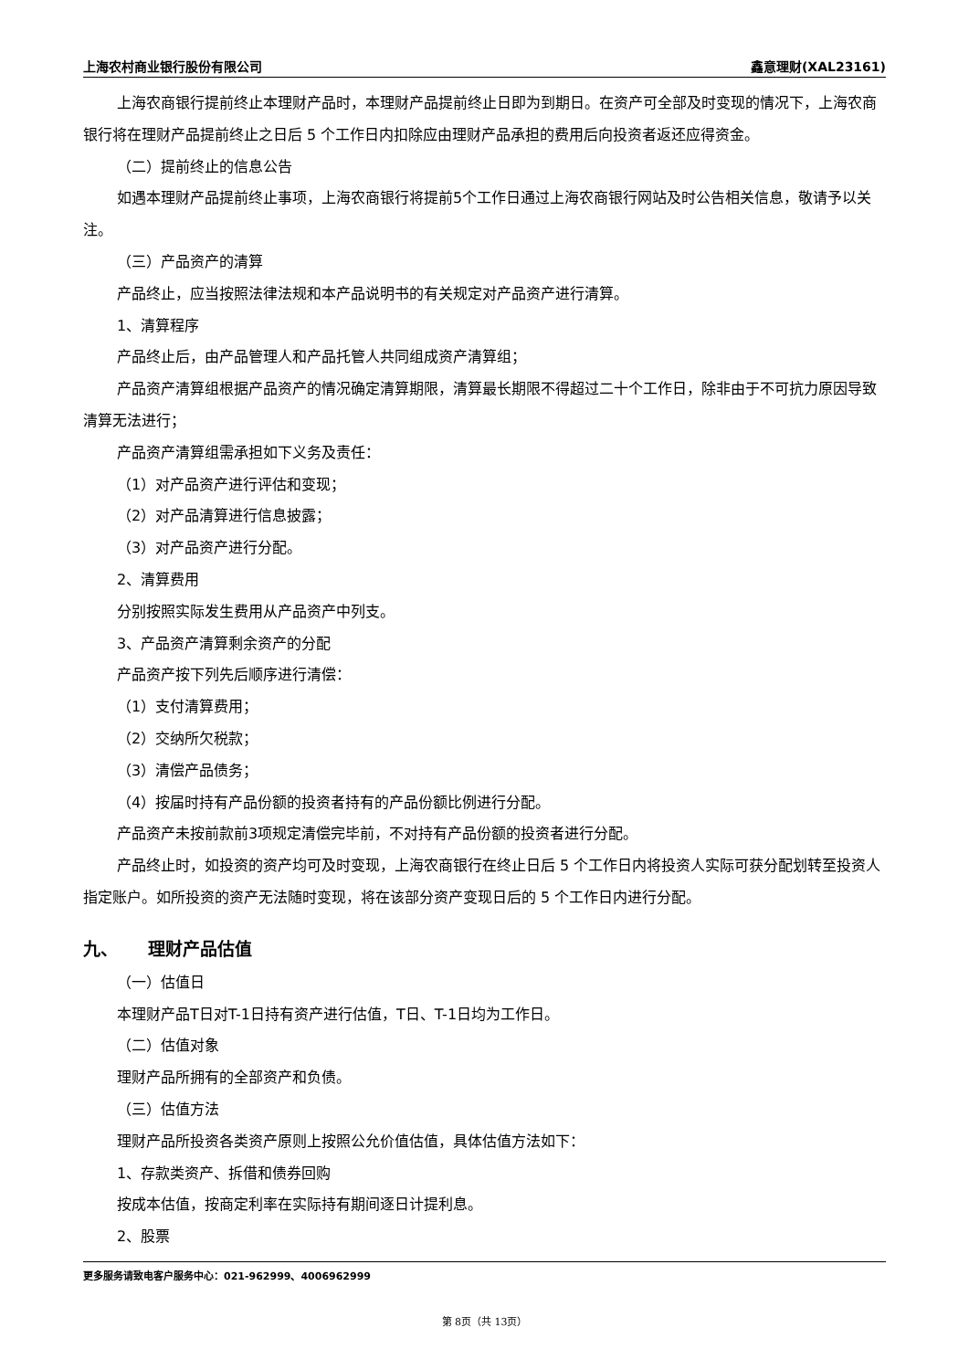上海农村商业银行股份有限公司 鑫意理财(XAL23161)
上海农商银行提前终止本理财产品时，本理财产品提前终止日即为到期日。在资产可全部及时变现的情况下，上海农商银行将在理财产品提前终止之日后 5 个工作日内扣除应由理财产品承担的费用后向投资者返还应得资金。
（二）提前终止的信息公告
如遇本理财产品提前终止事项，上海农商银行将提前5个工作日通过上海农商银行网站及时公告相关信息，敬请予以关注。
（三）产品资产的清算
产品终止，应当按照法律法规和本产品说明书的有关规定对产品资产进行清算。
1、清算程序
产品终止后，由产品管理人和产品托管人共同组成资产清算组；
产品资产清算组根据产品资产的情况确定清算期限，清算最长期限不得超过二十个工作日，除非由于不可抗力原因导致清算无法进行；
产品资产清算组需承担如下义务及责任：
（1）对产品资产进行评估和变现；
（2）对产品清算进行信息披露；
（3）对产品资产进行分配。
2、清算费用
分别按照实际发生费用从产品资产中列支。
3、产品资产清算剩余资产的分配
产品资产按下列先后顺序进行清偿：
（1）支付清算费用；
（2）交纳所欠税款；
（3）清偿产品债务；
（4）按届时持有产品份额的投资者持有的产品份额比例进行分配。
产品资产未按前款前3项规定清偿完毕前，不对持有产品份额的投资者进行分配。
产品终止时，如投资的资产均可及时变现，上海农商银行在终止日后 5 个工作日内将投资人实际可获分配划转至投资人指定账户。如所投资的资产无法随时变现，将在该部分资产变现日后的 5 个工作日内进行分配。
九、 理财产品估值
（一）估值日
本理财产品T日对T-1日持有资产进行估值，T日、T-1日均为工作日。
（二）估值对象
理财产品所拥有的全部资产和负债。
（三）估值方法
理财产品所投资各类资产原则上按照公允价值估值，具体估值方法如下：
1、存款类资产、拆借和债券回购
按成本估值，按商定利率在实际持有期间逐日计提利息。
2、股票
更多服务请致电客户服务中心：021-962999、4006962999
第 8页（共 13页）